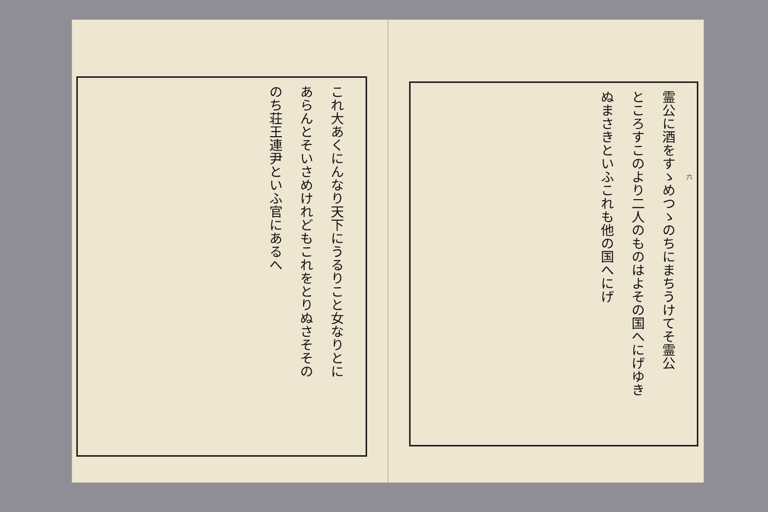これ大あくにんなり天下にうるりこと女なりとに
あらんとそいさめけれどもこれをとりぬさそその
のち荘王連尹といふ官にあるへ
六
霊公に酒をすゝめつゝのちにまちうけてそ霊公
ところすこのより二人のものはよその国へにげゆき
ぬまさきといふこれも他の国へにげ